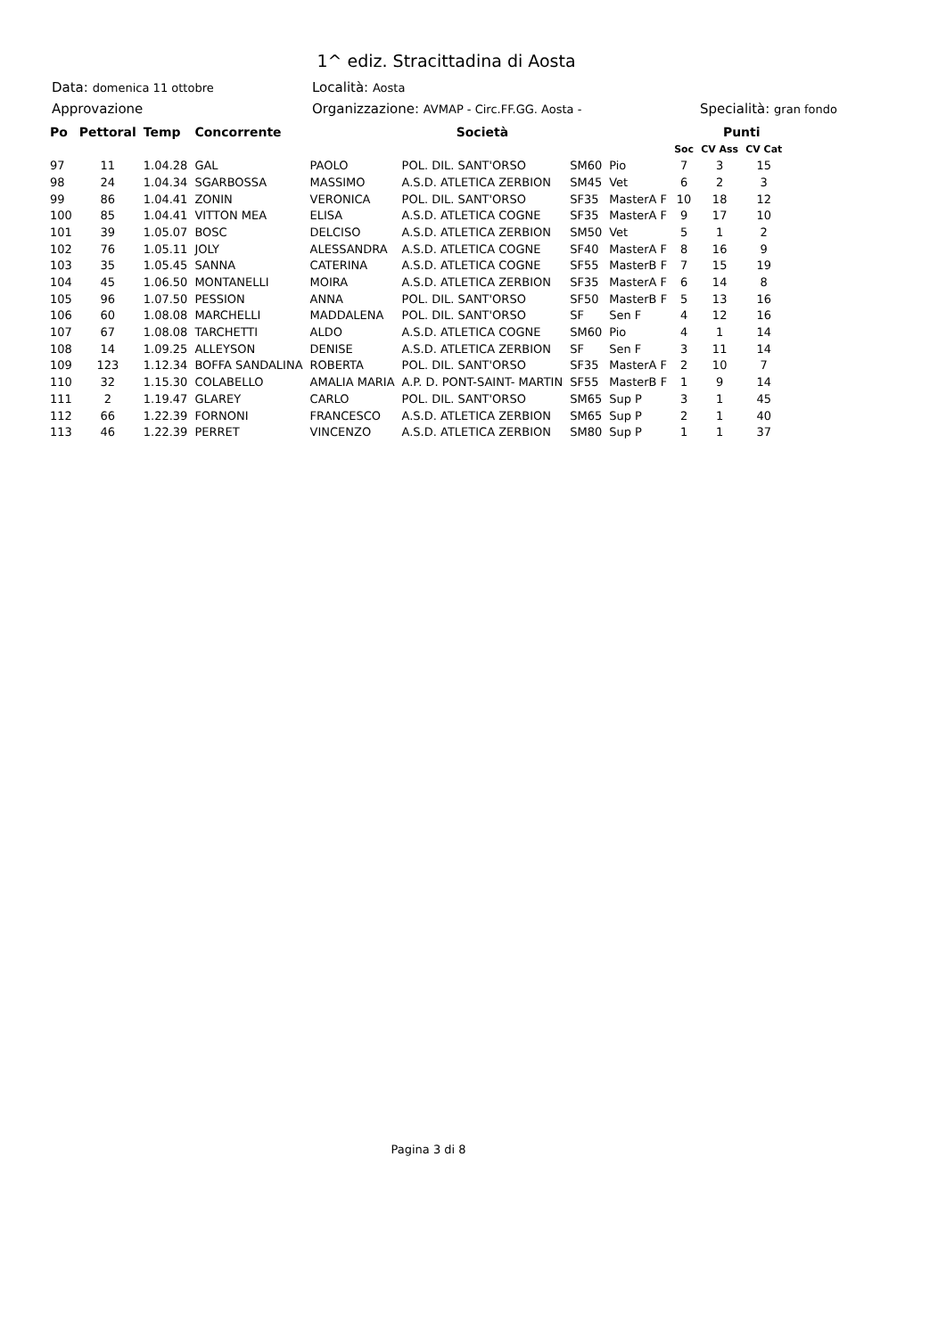1^ ediz. Stracittadina di Aosta
Data: domenica 11 ottobre
Località: Aosta
Approvazione Organizzazione: AVMAP - Circ.FF.GG. Aosta -
Specialità: gran fondo
| Po | Pettoral | Temp | Concorrente | | Società | | | | Punti | |
| --- | --- | --- | --- | --- | --- | --- | --- | --- | --- | --- |
| | | | | | | | | Soc | CV Ass | CV Cat |
| 97 | 11 | 1.04.28 | GAL | PAOLO | POL. DIL. SANT'ORSO | SM60 | Pio | 7 | 3 | 15 |
| 98 | 24 | 1.04.34 | SGARBOSSA | MASSIMO | A.S.D. ATLETICA ZERBION | SM45 | Vet | 6 | 2 | 3 |
| 99 | 86 | 1.04.41 | ZONIN | VERONICA | POL. DIL. SANT'ORSO | SF35 | MasterA F | 10 | 18 | 12 |
| 100 | 85 | 1.04.41 | VITTON MEA | ELISA | A.S.D. ATLETICA COGNE | SF35 | MasterA F | 9 | 17 | 10 |
| 101 | 39 | 1.05.07 | BOSC | DELCISO | A.S.D. ATLETICA ZERBION | SM50 | Vet | 5 | 1 | 2 |
| 102 | 76 | 1.05.11 | JOLY | ALESSANDRA | A.S.D. ATLETICA COGNE | SF40 | MasterA F | 8 | 16 | 9 |
| 103 | 35 | 1.05.45 | SANNA | CATERINA | A.S.D. ATLETICA COGNE | SF55 | MasterB F | 7 | 15 | 19 |
| 104 | 45 | 1.06.50 | MONTANELLI | MOIRA | A.S.D. ATLETICA ZERBION | SF35 | MasterA F | 6 | 14 | 8 |
| 105 | 96 | 1.07.50 | PESSION | ANNA | POL. DIL. SANT'ORSO | SF50 | MasterB F | 5 | 13 | 16 |
| 106 | 60 | 1.08.08 | MARCHELLI | MADDALENA | POL. DIL. SANT'ORSO | SF | Sen F | 4 | 12 | 16 |
| 107 | 67 | 1.08.08 | TARCHETTI | ALDO | A.S.D. ATLETICA COGNE | SM60 | Pio | 4 | 1 | 14 |
| 108 | 14 | 1.09.25 | ALLEYSON | DENISE | A.S.D. ATLETICA ZERBION | SF | Sen F | 3 | 11 | 14 |
| 109 | 123 | 1.12.34 | BOFFA SANDALINA | ROBERTA | POL. DIL. SANT'ORSO | SF35 | MasterA F | 2 | 10 | 7 |
| 110 | 32 | 1.15.30 | COLABELLO | AMALIA MARIA | A.P. D. PONT-SAINT- MARTIN | SF55 | MasterB F | 1 | 9 | 14 |
| 111 | 2 | 1.19.47 | GLAREY | CARLO | POL. DIL. SANT'ORSO | SM65 | Sup P | 3 | 1 | 45 |
| 112 | 66 | 1.22.39 | FORNONI | FRANCESCO | A.S.D. ATLETICA ZERBION | SM65 | Sup P | 2 | 1 | 40 |
| 113 | 46 | 1.22.39 | PERRET | VINCENZO | A.S.D. ATLETICA ZERBION | SM80 | Sup P | 1 | 1 | 37 |
Pagina 3 di 8